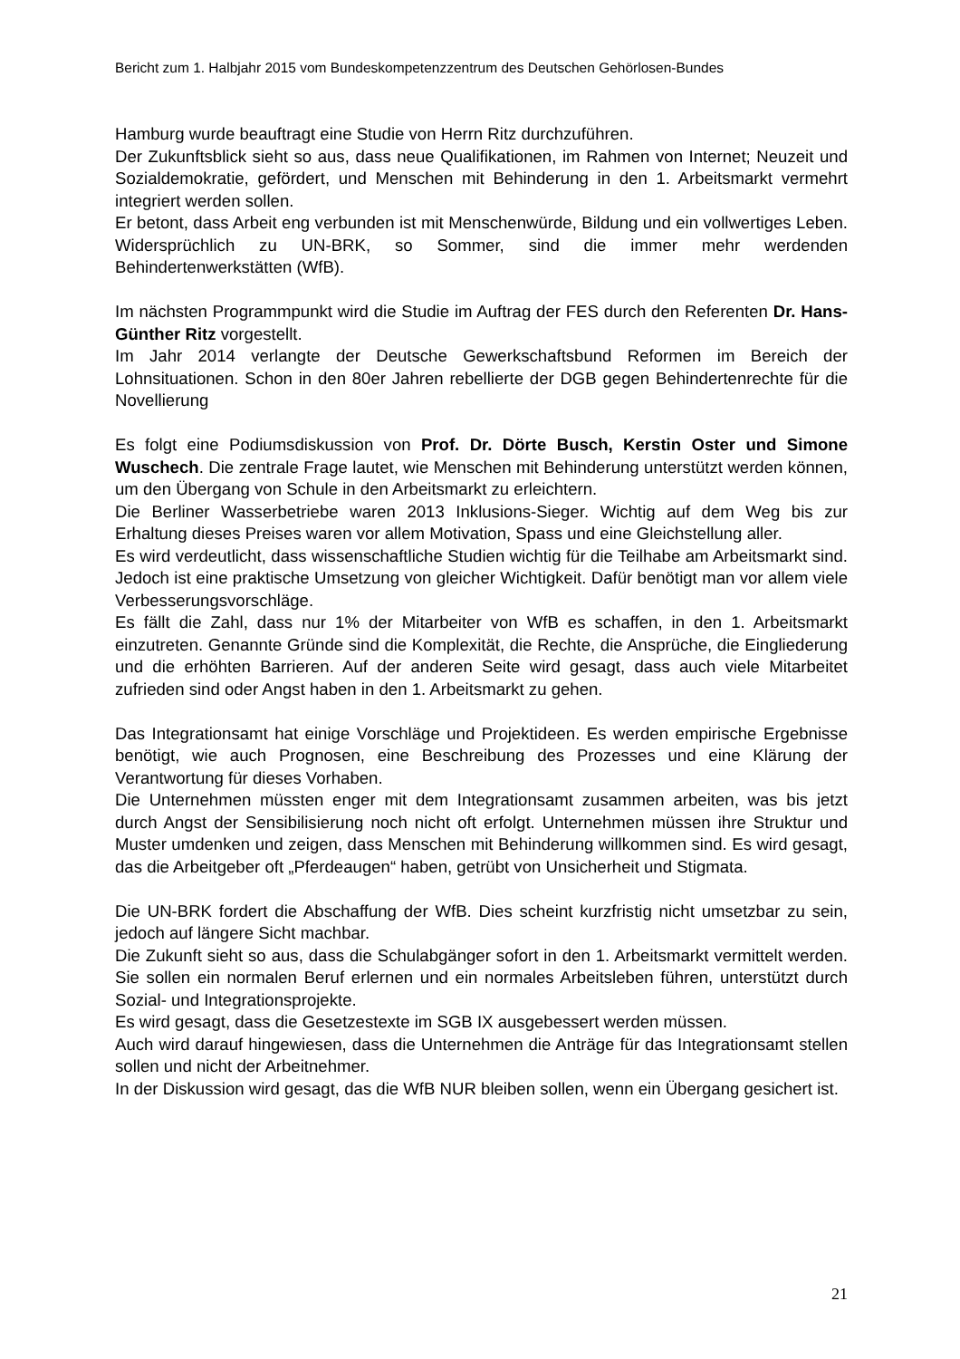Bericht zum 1. Halbjahr 2015 vom Bundeskompetenzzentrum des Deutschen Gehörlosen-Bundes
Hamburg wurde beauftragt eine Studie von Herrn Ritz durchzuführen.
Der Zukunftsblick sieht so aus, dass neue Qualifikationen, im Rahmen von Internet; Neuzeit und Sozialdemokratie, gefördert, und Menschen mit Behinderung in den 1. Arbeitsmarkt vermehrt integriert werden sollen.
Er betont, dass Arbeit eng verbunden ist mit Menschenwürde, Bildung und ein vollwertiges Leben. Widersprüchlich zu UN-BRK, so Sommer, sind die immer mehr werdenden Behindertenwerkstätten (WfB).
Im nächsten Programmpunkt wird die Studie im Auftrag der FES durch den Referenten Dr. Hans- Günther Ritz vorgestellt.
Im Jahr 2014 verlangte der Deutsche Gewerkschaftsbund Reformen im Bereich der Lohnsituationen. Schon in den 80er Jahren rebellierte der DGB gegen Behindertenrechte für die Novellierung
Es folgt eine Podiumsdiskussion von Prof. Dr. Dörte Busch, Kerstin Oster und Simone Wuschech. Die zentrale Frage lautet, wie Menschen mit Behinderung unterstützt werden können, um den Übergang von Schule in den Arbeitsmarkt zu erleichtern.
Die Berliner Wasserbetriebe waren 2013 Inklusions-Sieger. Wichtig auf dem Weg bis zur Erhaltung dieses Preises waren vor allem Motivation, Spass und eine Gleichstellung aller.
Es wird verdeutlicht, dass wissenschaftliche Studien wichtig für die Teilhabe am Arbeitsmarkt sind. Jedoch ist eine praktische Umsetzung von gleicher Wichtigkeit. Dafür benötigt man vor allem viele Verbesserungsvorschläge.
Es fällt die Zahl, dass nur 1% der Mitarbeiter von WfB es schaffen, in den 1. Arbeitsmarkt einzutreten. Genannte Gründe sind die Komplexität, die Rechte, die Ansprüche, die Eingliederung und die erhöhten Barrieren. Auf der anderen Seite wird gesagt, dass auch viele Mitarbeitet zufrieden sind oder Angst haben in den 1. Arbeitsmarkt zu gehen.
Das Integrationsamt hat einige Vorschläge und Projektideen. Es werden empirische Ergebnisse benötigt, wie auch Prognosen, eine Beschreibung des Prozesses und eine Klärung der Verantwortung für dieses Vorhaben.
Die Unternehmen müssten enger mit dem Integrationsamt zusammen arbeiten, was bis jetzt durch Angst der Sensibilisierung noch nicht oft erfolgt. Unternehmen müssen ihre Struktur und Muster umdenken und zeigen, dass Menschen mit Behinderung willkommen sind. Es wird gesagt, das die Arbeitgeber oft „Pferdeaugen“ haben, getrübt von Unsicherheit und Stigmata.
Die UN-BRK fordert die Abschaffung der WfB. Dies scheint kurzfristig nicht umsetzbar zu sein, jedoch auf längere Sicht machbar.
Die Zukunft sieht so aus, dass die Schulabgänger sofort in den 1. Arbeitsmarkt vermittelt werden. Sie sollen ein normalen Beruf erlernen und ein normales Arbeitsleben führen, unterstützt durch Sozial- und Integrationsprojekte.
Es wird gesagt, dass die Gesetzestexte im SGB IX ausgebessert werden müssen.
Auch wird darauf hingewiesen, dass die Unternehmen die Anträge für das Integrationsamt stellen sollen und nicht der Arbeitnehmer.
In der Diskussion wird gesagt, das die WfB NUR bleiben sollen, wenn ein Übergang gesichert ist.
21